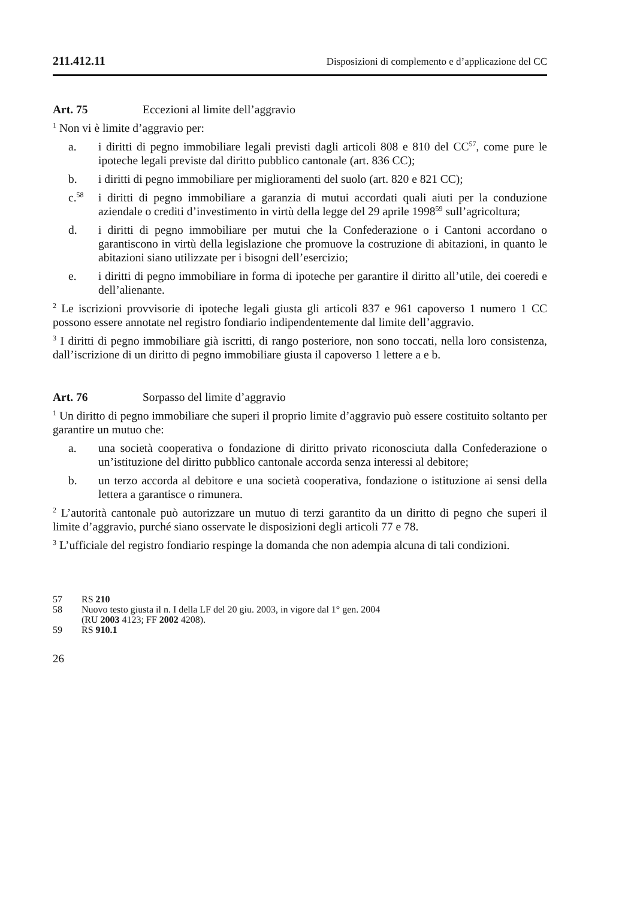211.412.11 Disposizioni di complemento e d’applicazione del CC
Art. 75 Eccezioni al limite dell’aggravio
<sup>1</sup> Non vi è limite d’aggravio per:
a. i diritti di pegno immobiliare legali previsti dagli articoli 808 e 810 del CC<sup>57</sup>, come pure le ipoteche legali previste dal diritto pubblico cantonale (art. 836 CC);
b. i diritti di pegno immobiliare per miglioramenti del suolo (art. 820 e 821 CC);
c.<sup>58</sup> i diritti di pegno immobiliare a garanzia di mutui accordati quali aiuti per la conduzione aziendale o crediti d’investimento in virtù della legge del 29 aprile 1998<sup>59</sup> sull’agricoltura;
d. i diritti di pegno immobiliare per mutui che la Confederazione o i Cantoni accordano o garantiscono in virtù della legislazione che promuove la costruzione di abitazioni, in quanto le abitazioni siano utilizzate per i bisogni dell’esercizio;
e. i diritti di pegno immobiliare in forma di ipoteche per garantire il diritto all’utile, dei coeredi e dell’alienante.
<sup>2</sup> Le iscrizioni provvisorie di ipoteche legali giusta gli articoli 837 e 961 capoverso 1 numero 1 CC possono essere annotate nel registro fondiario indipendentemente dal limite dell’aggravio.
<sup>3</sup> I diritti di pegno immobiliare già iscritti, di rango posteriore, non sono toccati, nella loro consistenza, dall’iscrizione di un diritto di pegno immobiliare giusta il capoverso 1 lettere a e b.
Art. 76 Sorpasso del limite d’aggravio
<sup>1</sup> Un diritto di pegno immobiliare che superi il proprio limite d’aggravio può essere costituito soltanto per garantire un mutuo che:
a. una società cooperativa o fondazione di diritto privato riconosciuta dalla Confederazione o un’istituzione del diritto pubblico cantonale accorda senza interessi al debitore;
b. un terzo accorda al debitore e una società cooperativa, fondazione o istituzione ai sensi della lettera a garantisce o rimunera.
<sup>2</sup> L’autorità cantonale può autorizzare un mutuo di terzi garantito da un diritto di pegno che superi il limite d’aggravio, purché siano osservate le disposizioni degli articoli 77 e 78.
<sup>3</sup> L’ufficiale del registro fondiario respinge la domanda che non adempia alcuna di tali condizioni.
57 RS 210
58 Nuovo testo giusta il n. I della LF del 20 giu. 2003, in vigore dal 1° gen. 2004
(RU 2003 4123; FF 2002 4208).
59 RS 910.1
26